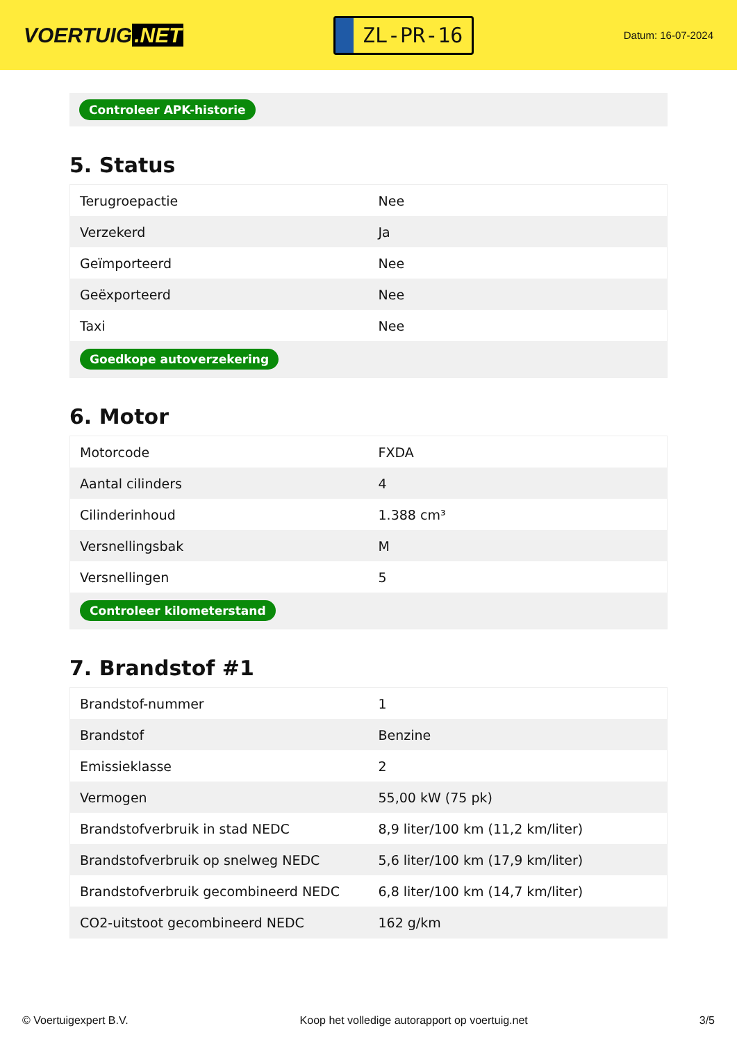VOERTUIG.NET
ZL-PR-16
Datum: 16-07-2024
Controleer APK-historie
5. Status
| Terugroepactie | Nee |
| Verzekerd | Ja |
| Geïmporteerd | Nee |
| Geëxporteerd | Nee |
| Taxi | Nee |
| Goedkope autoverzekering | |
6. Motor
| Motorcode | FXDA |
| Aantal cilinders | 4 |
| Cilinderinhoud | 1.388 cm³ |
| Versnellingsbak | M |
| Versnellingen | 5 |
| Controleer kilometerstand | |
7. Brandstof #1
| Brandstof-nummer | 1 |
| Brandstof | Benzine |
| Emissieklasse | 2 |
| Vermogen | 55,00 kW (75 pk) |
| Brandstofverbruik in stad NEDC | 8,9 liter/100 km (11,2 km/liter) |
| Brandstofverbruik op snelweg NEDC | 5,6 liter/100 km (17,9 km/liter) |
| Brandstofverbruik gecombineerd NEDC | 6,8 liter/100 km (14,7 km/liter) |
| CO2-uitstoot gecombineerd NEDC | 162 g/km |
© Voertuigexpert B.V. Koop het volledige autorapport op voertuig.net 3/5